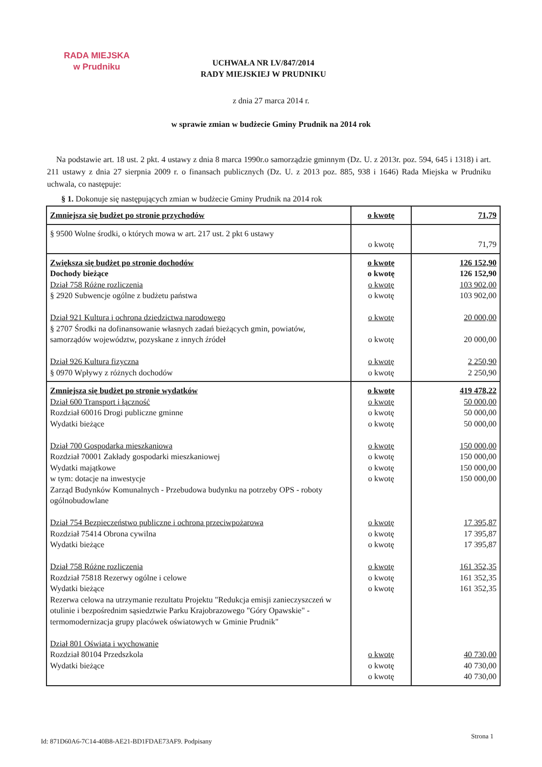RADA MIEJSKA
w Prudniku
UCHWAŁA NR LV/847/2014
RADY MIEJSKIEJ W PRUDNIKU
z dnia 27 marca 2014 r.
w sprawie zmian w budżecie Gminy Prudnik na 2014 rok
Na podstawie art. 18 ust. 2 pkt. 4 ustawy z dnia 8 marca 1990r.o samorządzie gminnym (Dz. U. z 2013r. poz. 594, 645 i 1318) i art. 211 ustawy z dnia 27 sierpnia 2009 r. o finansach publicznych (Dz. U. z 2013 poz. 885, 938 i 1646) Rada Miejska w Prudniku uchwala, co następuje:
§ 1. Dokonuje się następujących zmian w budżecie Gminy Prudnik na 2014 rok
| Zmniejsza się budżet po stronie przychodów | o kwotę | 71,79 |
| § 9500 Wolne środki, o których mowa w art. 217 ust. 2 pkt 6 ustawy | o kwotę | 71,79 |
| Zwiększa się budżet po stronie dochodów Dochody bieżące Dział 758 Różne rozliczenia § 2920 Subwencje ogólne z budżetu państwa Dział 921 Kultura i ochrona dziedzictwa narodowego § 2707 Środki na dofinansowanie własnych zadań bieżących gmin, powiatów, samorządów województw, pozyskane z innych źródeł Dział 926 Kultura fizyczna § 0970 Wpływy z różnych dochodów | o kwotę o kwotę o kwotę o kwotę o kwotę o kwotę o kwotę o kwotę | 126 152,90 126 152,90 103 902,00 103 902,00 20 000,00 20 000,00 2 250,90 2 250,90 |
| Zmniejsza się budżet po stronie wydatków Dział 600 Transport i łączność Rozdział 60016 Drogi publiczne gminne Wydatki bieżące Dział 700 Gospodarka mieszkaniowa Rozdział 70001 Zakłady gospodarki mieszkaniowej Wydatki majątkowe w tym: dotacje na inwestycje Zarząd Budynków Komunalnych - Przebudowa budynku na potrzeby OPS - roboty ogólnobudowlane Dział 754 Bezpieczeństwo publiczne i ochrona przeciwpożarowa Rozdział 75414 Obrona cywilna Wydatki bieżące Dział 758 Różne rozliczenia Rozdział 75818 Rezerwy ogólne i celowe Wydatki bieżące Rezerwa celowa na utrzymanie rezultatu Projektu "Redukcja emisji zanieczyszczeń w otulinie i bezpośrednim sąsiedztwie Parku Krajobrazowego "Góry Opawskie" - termomodernizacja grupy placówek oświatowych w Gminie Prudnik" Dział 801 Oświata i wychowanie Rozdział 80104 Przedszkola Wydatki bieżące | o kwotę o kwotę o kwotę o kwotę o kwotę o kwotę o kwotę o kwotę o kwotę o kwotę o kwotę o kwotę o kwotę o kwotę o kwotę o kwotę o kwotę | 419 478,22 50 000,00 50 000,00 50 000,00 150 000,00 150 000,00 150 000,00 150 000,00 17 395,87 17 395,87 17 395,87 161 352,35 161 352,35 161 352,35 40 730,00 40 730,00 40 730,00 |
Id: 871D60A6-7C14-40B8-AE21-BD1FDAE73AF9. Podpisany
Strona 1